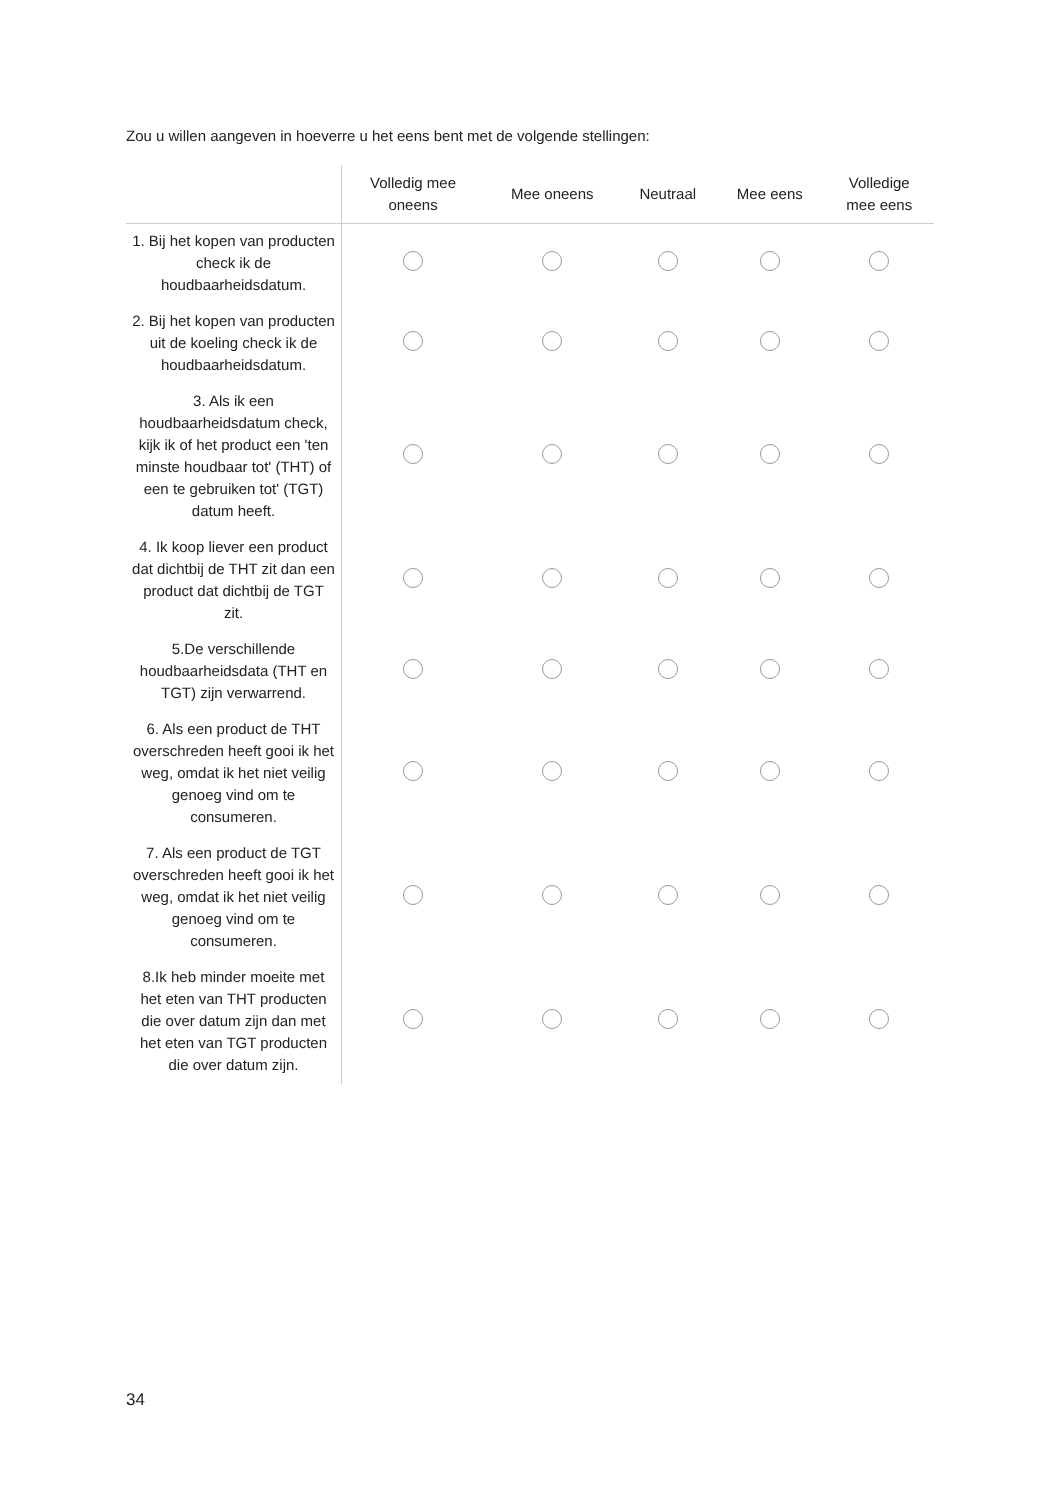Zou u willen aangeven in hoeverre u het eens bent met de volgende stellingen:
| | Volledig mee oneens | Mee oneens | Neutraal | Mee eens | Volledige mee eens |
| --- | --- | --- | --- | --- | --- |
| 1. Bij het kopen van producten check ik de houdbaarheidsdatum. | | | | | |
| 2. Bij het kopen van producten uit de koeling check ik de houdbaarheidsdatum. | | | | | |
| 3. Als ik een houdbaarheidsdatum check, kijk ik of het product een 'ten minste houdbaar tot' (THT) of een te gebruiken tot' (TGT) datum heeft. | | | | | |
| 4. Ik koop liever een product dat dichtbij de THT zit dan een product dat dichtbij de TGT zit. | | | | | |
| 5.De verschillende houdbaarheidsdata (THT en TGT) zijn verwarrend. | | | | | |
| 6. Als een product de THT overschreden heeft gooi ik het weg, omdat ik het niet veilig genoeg vind om te consumeren. | | | | | |
| 7. Als een product de TGT overschreden heeft gooi ik het weg, omdat ik het niet veilig genoeg vind om te consumeren. | | | | | |
| 8.Ik heb minder moeite met het eten van THT producten die over datum zijn dan met het eten van TGT producten die over datum zijn. | | | | | |
34